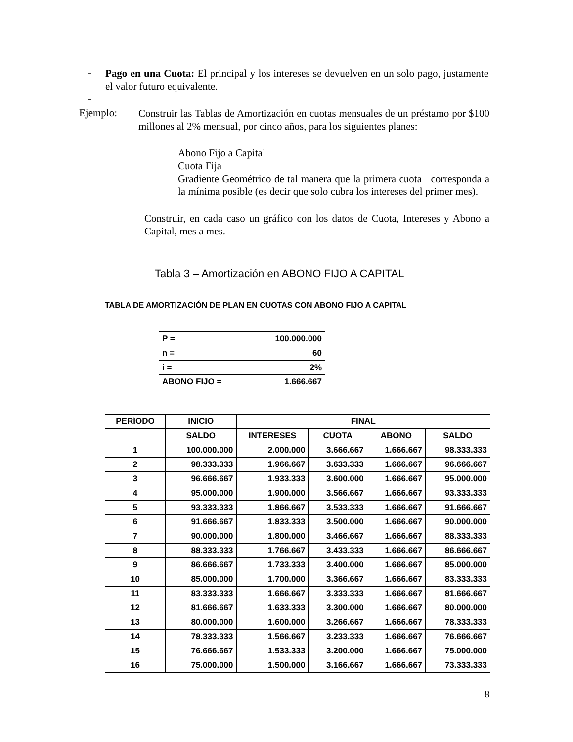-
Pago en una Cuota: El principal y los intereses se devuelven en un solo pago, justamente el valor futuro equivalente.
-
Ejemplo:
Construir las Tablas de Amortización en cuotas mensuales de un préstamo por $100 millones al 2% mensual, por cinco años, para los siguientes planes:
Abono Fijo a Capital
Cuota Fija
Gradiente Geométrico de tal manera que la primera cuota corresponda a la mínima posible (es decir que solo cubra los intereses del primer mes).
Construir, en cada caso un gráfico con los datos de Cuota, Intereses y Abono a Capital, mes a mes.
Tabla 3 – Amortización en ABONO FIJO A CAPITAL
TABLA DE AMORTIZACIÓN DE PLAN EN CUOTAS CON ABONO FIJO A CAPITAL
| P = | 100.000.000 |
| n = | 60 |
| i = | 2% |
| ABONO FIJO = | 1.666.667 |
| PERÍODO | INICIO | FINAL | | | |
| --- | --- | --- | --- | --- | --- |
| | SALDO | INTERESES | CUOTA | ABONO | SALDO |
| 1 | 100.000.000 | 2.000.000 | 3.666.667 | 1.666.667 | 98.333.333 |
| 2 | 98.333.333 | 1.966.667 | 3.633.333 | 1.666.667 | 96.666.667 |
| 3 | 96.666.667 | 1.933.333 | 3.600.000 | 1.666.667 | 95.000.000 |
| 4 | 95.000.000 | 1.900.000 | 3.566.667 | 1.666.667 | 93.333.333 |
| 5 | 93.333.333 | 1.866.667 | 3.533.333 | 1.666.667 | 91.666.667 |
| 6 | 91.666.667 | 1.833.333 | 3.500.000 | 1.666.667 | 90.000.000 |
| 7 | 90.000.000 | 1.800.000 | 3.466.667 | 1.666.667 | 88.333.333 |
| 8 | 88.333.333 | 1.766.667 | 3.433.333 | 1.666.667 | 86.666.667 |
| 9 | 86.666.667 | 1.733.333 | 3.400.000 | 1.666.667 | 85.000.000 |
| 10 | 85.000.000 | 1.700.000 | 3.366.667 | 1.666.667 | 83.333.333 |
| 11 | 83.333.333 | 1.666.667 | 3.333.333 | 1.666.667 | 81.666.667 |
| 12 | 81.666.667 | 1.633.333 | 3.300.000 | 1.666.667 | 80.000.000 |
| 13 | 80.000.000 | 1.600.000 | 3.266.667 | 1.666.667 | 78.333.333 |
| 14 | 78.333.333 | 1.566.667 | 3.233.333 | 1.666.667 | 76.666.667 |
| 15 | 76.666.667 | 1.533.333 | 3.200.000 | 1.666.667 | 75.000.000 |
| 16 | 75.000.000 | 1.500.000 | 3.166.667 | 1.666.667 | 73.333.333 |
8